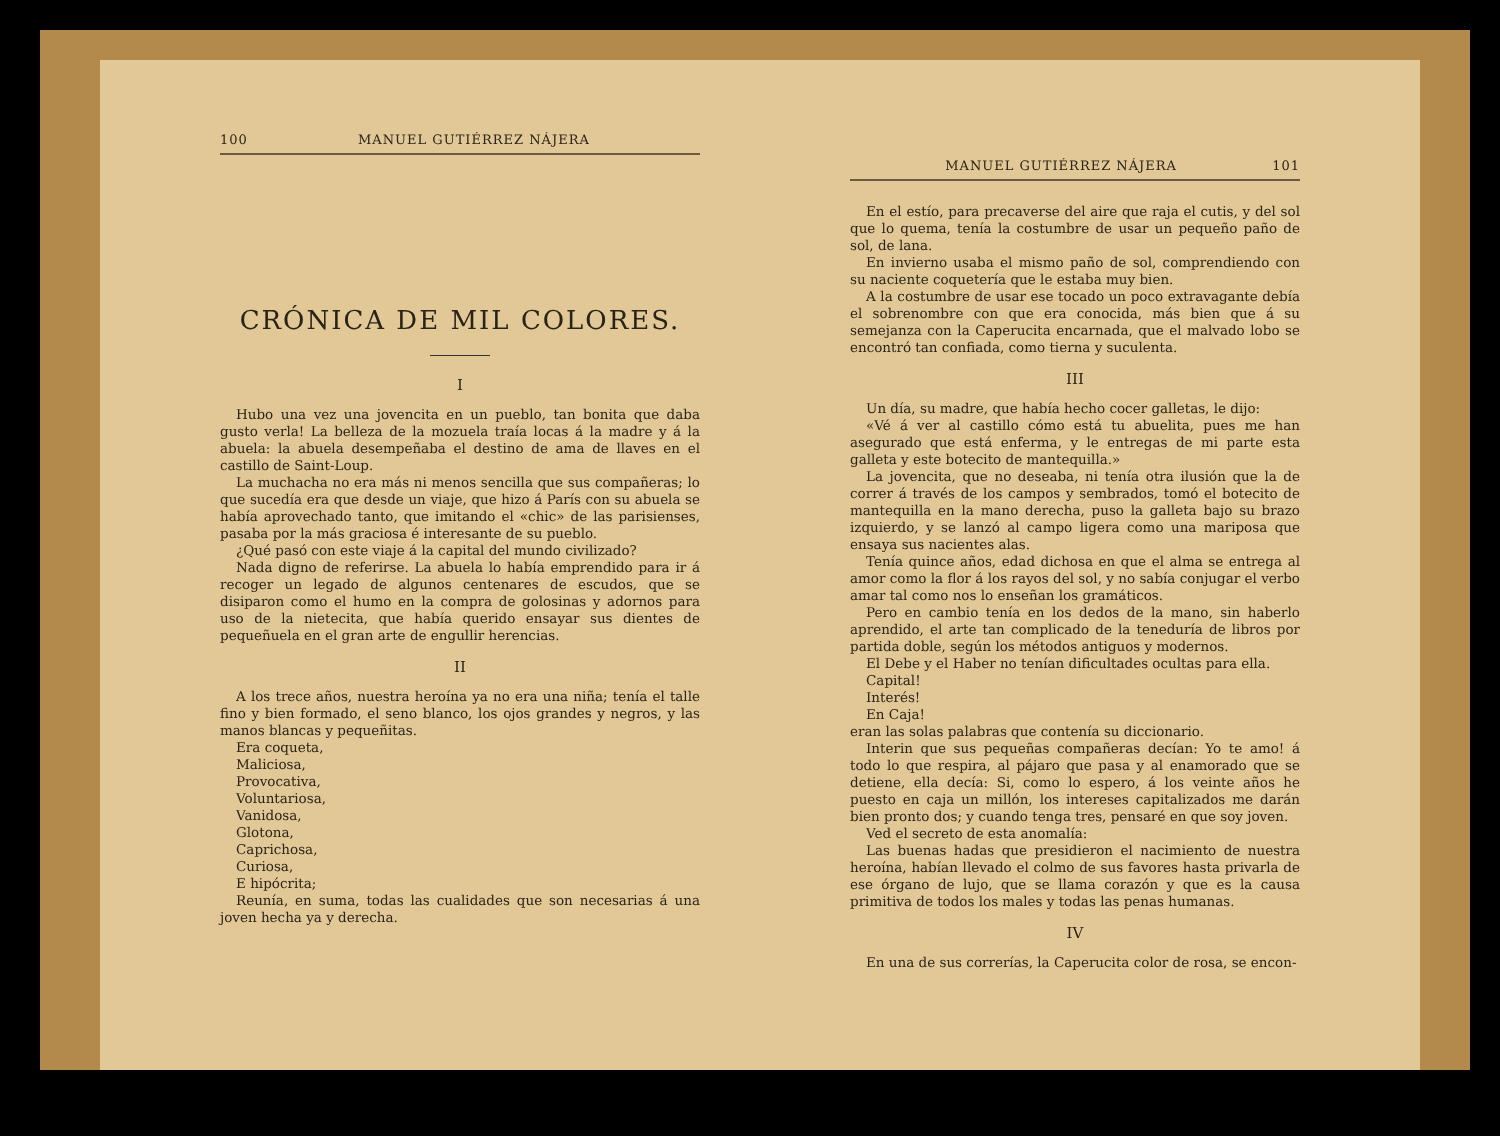100 MANUEL GUTIÉRREZ NÁJERA
CRÓNICA DE MIL COLORES.
I
Hubo una vez una jovencita en un pueblo, tan bonita que daba gusto verla! La belleza de la mozuela traía locas á la madre y á la abuela: la abuela desempeñaba el destino de ama de llaves en el castillo de Saint-Loup.
La muchacha no era más ni menos sencilla que sus compañeras; lo que sucedía era que desde un viaje, que hizo á París con su abuela se había aprovechado tanto, que imitando el «chic» de las parisienses, pasaba por la más graciosa é interesante de su pueblo.
¿Qué pasó con este viaje á la capital del mundo civilizado?
Nada digno de referirse. La abuela lo había emprendido para ir á recoger un legado de algunos centenares de escudos, que se disiparon como el humo en la compra de golosinas y adornos para uso de la nietecita, que había querido ensayar sus dientes de pequeñuela en el gran arte de engullir herencias.
II
A los trece años, nuestra heroína ya no era una niña; tenía el talle fino y bien formado, el seno blanco, los ojos grandes y negros, y las manos blancas y pequeñitas.
Era coqueta,
Maliciosa,
Provocativa,
Voluntariosa,
Vanidosa,
Glotona,
Caprichosa,
Curiosa,
E hipócrita;
Reunía, en suma, todas las cualidades que son necesarias á una joven hecha ya y derecha.
MANUEL GUTIÉRREZ NÁJERA 101
En el estío, para precaverse del aire que raja el cutis, y del sol que lo quema, tenía la costumbre de usar un pequeño paño de sol, de lana.
En invierno usaba el mismo paño de sol, comprendiendo con su naciente coquetería que le estaba muy bien.
A la costumbre de usar ese tocado un poco extravagante debía el sobrenombre con que era conocida, más bien que á su semejanza con la Caperucita encarnada, que el malvado lobo se encontró tan confiada, como tierna y suculenta.
III
Un día, su madre, que había hecho cocer galletas, le dijo:
«Vé á ver al castillo cómo está tu abuelita, pues me han asegurado que está enferma, y le entregas de mi parte esta galleta y este botecito de mantequilla.»
La jovencita, que no deseaba, ni tenía otra ilusión que la de correr á través de los campos y sembrados, tomó el botecito de mantequilla en la mano derecha, puso la galleta bajo su brazo izquierdo, y se lanzó al campo ligera como una mariposa que ensaya sus nacientes alas.
Tenía quince años, edad dichosa en que el alma se entrega al amor como la flor á los rayos del sol, y no sabía conjugar el verbo amar tal como nos lo enseñan los gramáticos.
Pero en cambio tenía en los dedos de la mano, sin haberlo aprendido, el arte tan complicado de la teneduría de libros por partida doble, según los métodos antiguos y modernos.
El Debe y el Haber no tenían dificultades ocultas para ella.
Capital!
Interés!
En Caja!
eran las solas palabras que contenía su diccionario.
Interin que sus pequeñas compañeras decían: Yo te amo! á todo lo que respira, al pájaro que pasa y al enamorado que se detiene, ella decía: Si, como lo espero, á los veinte años he puesto en caja un millón, los intereses capitalizados me darán bien pronto dos; y cuando tenga tres, pensaré en que soy joven.
Ved el secreto de esta anomalía:
Las buenas hadas que presidieron el nacimiento de nuestra heroína, habían llevado el colmo de sus favores hasta privarla de ese órgano de lujo, que se llama corazón y que es la causa primitiva de todos los males y todas las penas humanas.
IV
En una de sus correrías, la Caperucita color de rosa, se encon-